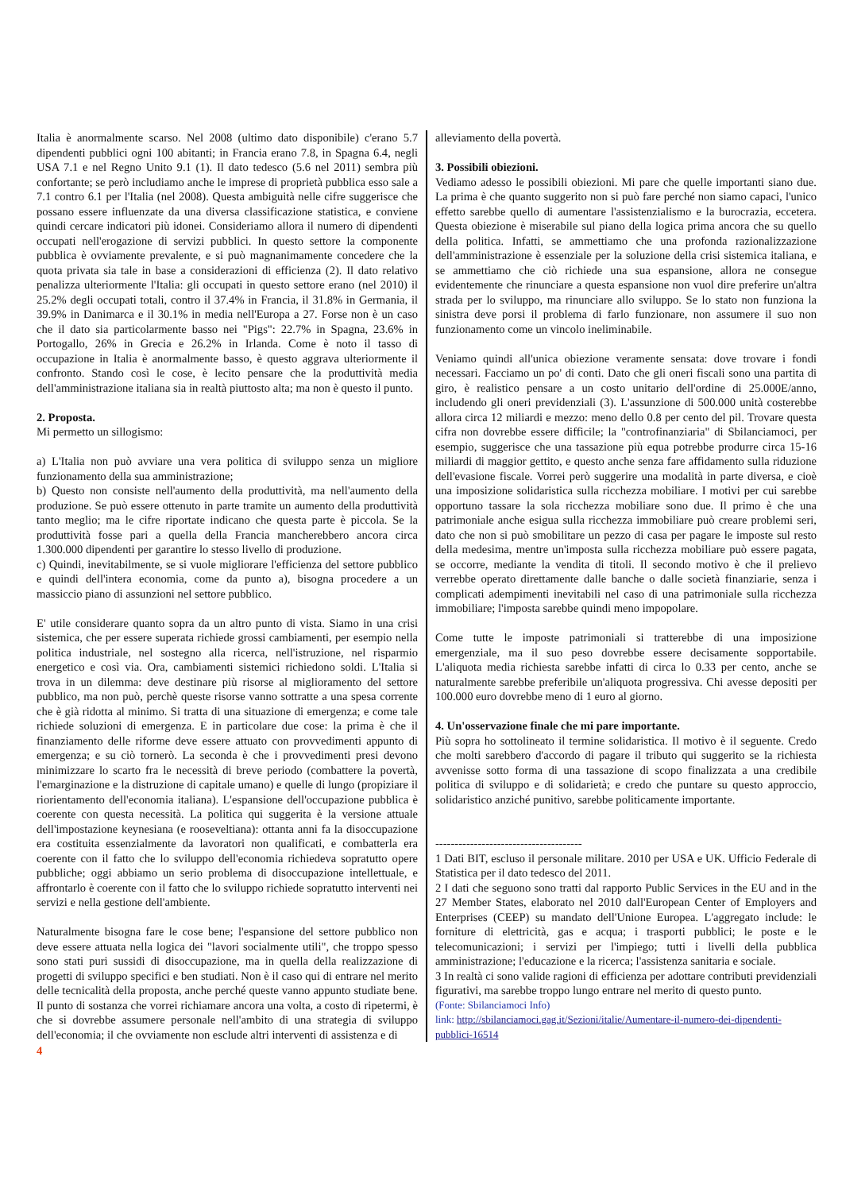Italia è anormalmente scarso. Nel 2008 (ultimo dato disponibile) c'erano 5.7 dipendenti pubblici ogni 100 abitanti; in Francia erano 7.8, in Spagna 6.4, negli USA 7.1 e nel Regno Unito 9.1 (1). Il dato tedesco (5.6 nel 2011) sembra più confortante; se però includiamo anche le imprese di proprietà pubblica esso sale a 7.1 contro 6.1 per l'Italia (nel 2008). Questa ambiguità nelle cifre suggerisce che possano essere influenzate da una diversa classificazione statistica, e conviene quindi cercare indicatori più idonei. Consideriamo allora il numero di dipendenti occupati nell'erogazione di servizi pubblici. In questo settore la componente pubblica è ovviamente prevalente, e si può magnanimamente concedere che la quota privata sia tale in base a considerazioni di efficienza (2). Il dato relativo penalizza ulteriormente l'Italia: gli occupati in questo settore erano (nel 2010) il 25.2% degli occupati totali, contro il 37.4% in Francia, il 31.8% in Germania, il 39.9% in Danimarca e il 30.1% in media nell'Europa a 27. Forse non è un caso che il dato sia particolarmente basso nei "Pigs": 22.7% in Spagna, 23.6% in Portogallo, 26% in Grecia e 26.2% in Irlanda. Come è noto il tasso di occupazione in Italia è anormalmente basso, è questo aggrava ulteriormente il confronto. Stando così le cose, è lecito pensare che la produttività media dell'amministrazione italiana sia in realtà piuttosto alta; ma non è questo il punto.
2. Proposta.
Mi permetto un sillogismo:
a) L'Italia non può avviare una vera politica di sviluppo senza un migliore funzionamento della sua amministrazione;
b) Questo non consiste nell'aumento della produttività, ma nell'aumento della produzione. Se può essere ottenuto in parte tramite un aumento della produttività tanto meglio; ma le cifre riportate indicano che questa parte è piccola. Se la produttività fosse pari a quella della Francia mancherebbero ancora circa 1.300.000 dipendenti per garantire lo stesso livello di produzione.
c) Quindi, inevitabilmente, se si vuole migliorare l'efficienza del settore pubblico e quindi dell'intera economia, come da punto a), bisogna procedere a un massiccio piano di assunzioni nel settore pubblico.
E' utile considerare quanto sopra da un altro punto di vista. Siamo in una crisi sistemica, che per essere superata richiede grossi cambiamenti, per esempio nella politica industriale, nel sostegno alla ricerca, nell'istruzione, nel risparmio energetico e così via. Ora, cambiamenti sistemici richiedono soldi. L'Italia si trova in un dilemma: deve destinare più risorse al miglioramento del settore pubblico, ma non può, perchè queste risorse vanno sottratte a una spesa corrente che è già ridotta al minimo. Si tratta di una situazione di emergenza; e come tale richiede soluzioni di emergenza. E in particolare due cose: la prima è che il finanziamento delle riforme deve essere attuato con provvedimenti appunto di emergenza; e su ciò tornerò. La seconda è che i provvedimenti presi devono minimizzare lo scarto fra le necessità di breve periodo (combattere la povertà, l'emarginazione e la distruzione di capitale umano) e quelle di lungo (propiziare il riorientamento dell'economia italiana). L'espansione dell'occupazione pubblica è coerente con questa necessità. La politica qui suggerita è la versione attuale dell'impostazione keynesiana (e rooseveltiana): ottanta anni fa la disoccupazione era costituita essenzialmente da lavoratori non qualificati, e combatterla era coerente con il fatto che lo sviluppo dell'economia richiedeva sopratutto opere pubbliche; oggi abbiamo un serio problema di disoccupazione intellettuale, e affrontarlo è coerente con il fatto che lo sviluppo richiede sopratutto interventi nei servizi e nella gestione dell'ambiente.
Naturalmente bisogna fare le cose bene; l'espansione del settore pubblico non deve essere attuata nella logica dei "lavori socialmente utili", che troppo spesso sono stati puri sussidi di disoccupazione, ma in quella della realizzazione di progetti di sviluppo specifici e ben studiati. Non è il caso qui di entrare nel merito delle tecnicalità della proposta, anche perché queste vanno appunto studiate bene. Il punto di sostanza che vorrei richiamare ancora una volta, a costo di ripetermi, è che si dovrebbe assumere personale nell'ambito di una strategia di sviluppo dell'economia; il che ovviamente non esclude altri interventi di assistenza e di
alleviamento della povertà.
3. Possibili obiezioni.
Vediamo adesso le possibili obiezioni. Mi pare che quelle importanti siano due. La prima è che quanto suggerito non si può fare perché non siamo capaci, l'unico effetto sarebbe quello di aumentare l'assistenzialismo e la burocrazia, eccetera. Questa obiezione è miserabile sul piano della logica prima ancora che su quello della politica. Infatti, se ammettiamo che una profonda razionalizzazione dell'amministrazione è essenziale per la soluzione della crisi sistemica italiana, e se ammettiamo che ciò richiede una sua espansione, allora ne consegue evidentemente che rinunciare a questa espansione non vuol dire preferire un'altra strada per lo sviluppo, ma rinunciare allo sviluppo. Se lo stato non funziona la sinistra deve porsi il problema di farlo funzionare, non assumere il suo non funzionamento come un vincolo ineliminabile.
Veniamo quindi all'unica obiezione veramente sensata: dove trovare i fondi necessari. Facciamo un po' di conti. Dato che gli oneri fiscali sono una partita di giro, è realistico pensare a un costo unitario dell'ordine di 25.000E/anno, includendo gli oneri previdenziali (3). L'assunzione di 500.000 unità costerebbe allora circa 12 miliardi e mezzo: meno dello 0.8 per cento del pil. Trovare questa cifra non dovrebbe essere difficile; la "controfinanziaria" di Sbilanciamoci, per esempio, suggerisce che una tassazione più equa potrebbe produrre circa 15-16 miliardi di maggior gettito, e questo anche senza fare affidamento sulla riduzione dell'evasione fiscale. Vorrei però suggerire una modalità in parte diversa, e cioè una imposizione solidaristica sulla ricchezza mobiliare. I motivi per cui sarebbe opportuno tassare la sola ricchezza mobiliare sono due. Il primo è che una patrimoniale anche esigua sulla ricchezza immobiliare può creare problemi seri, dato che non si può smobilitare un pezzo di casa per pagare le imposte sul resto della medesima, mentre un'imposta sulla ricchezza mobiliare può essere pagata, se occorre, mediante la vendita di titoli. Il secondo motivo è che il prelievo verrebbe operato direttamente dalle banche o dalle società finanziarie, senza i complicati adempimenti inevitabili nel caso di una patrimoniale sulla ricchezza immobiliare; l'imposta sarebbe quindi meno impopolare.
Come tutte le imposte patrimoniali si tratterebbe di una imposizione emergenziale, ma il suo peso dovrebbe essere decisamente sopportabile. L'aliquota media richiesta sarebbe infatti di circa lo 0.33 per cento, anche se naturalmente sarebbe preferibile un'aliquota progressiva. Chi avesse depositi per 100.000 euro dovrebbe meno di 1 euro al giorno.
4. Un'osservazione finale che mi pare importante.
Più sopra ho sottolineato il termine solidaristica. Il motivo è il seguente. Credo che molti sarebbero d'accordo di pagare il tributo qui suggerito se la richiesta avvenisse sotto forma di una tassazione di scopo finalizzata a una credibile politica di sviluppo e di solidarietà; e credo che puntare su questo approccio, solidaristico anziché punitivo, sarebbe politicamente importante.
--------------------------------------
1 Dati BIT, escluso il personale militare. 2010 per USA e UK. Ufficio Federale di Statistica per il dato tedesco del 2011.
2 I dati che seguono sono tratti dal rapporto Public Services in the EU and in the 27 Member States, elaborato nel 2010 dall'European Center of Employers and Enterprises (CEEP) su mandato dell'Unione Europea. L'aggregato include: le forniture di elettricità, gas e acqua; i trasporti pubblici; le poste e le telecomunicazioni; i servizi per l'impiego; tutti i livelli della pubblica amministrazione; l'educazione e la ricerca; l'assistenza sanitaria e sociale.
3 In realtà ci sono valide ragioni di efficienza per adottare contributi previdenziali figurativi, ma sarebbe troppo lungo entrare nel merito di questo punto.
(Fonte: Sbilanciamoci Info)
link: http://sbilanciamoci.gag.it/Sezioni/italie/Aumentare-il-numero-dei-dipendenti-pubblici-16514
4